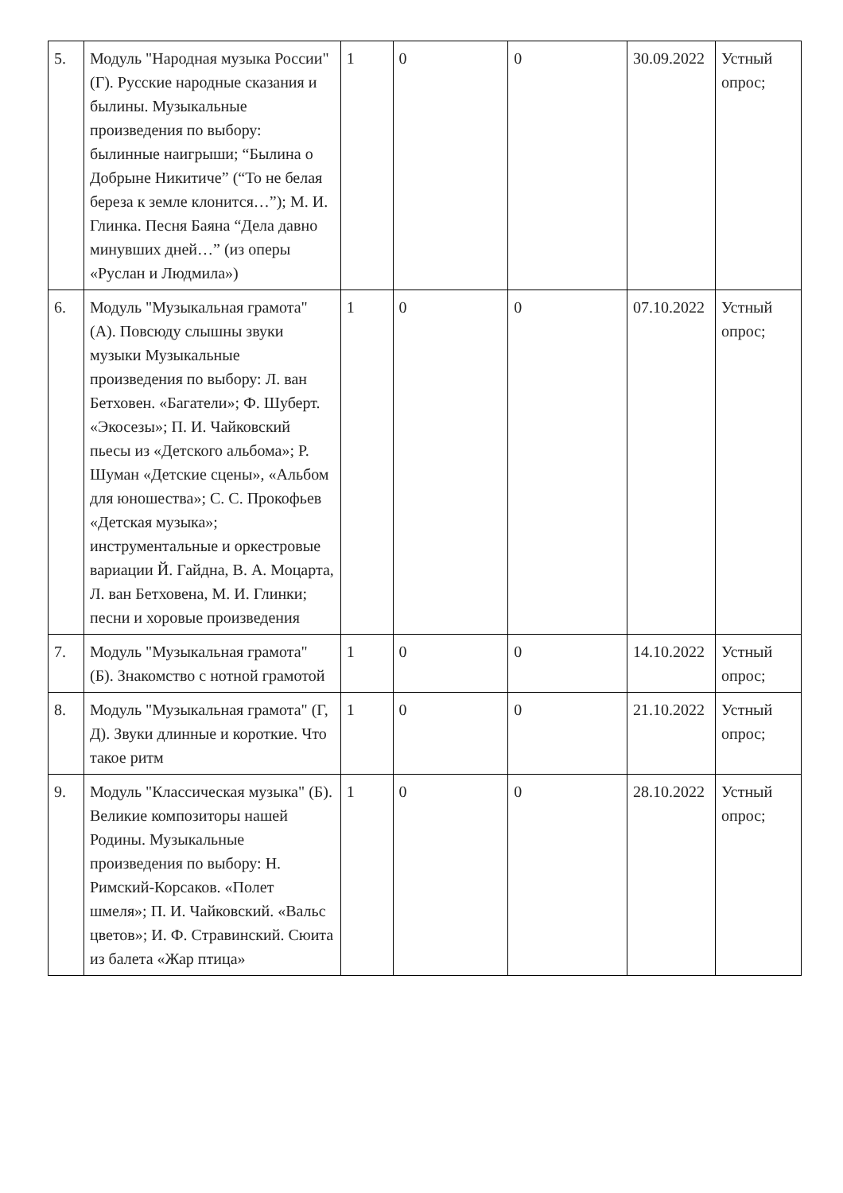| 5. | Модуль "Народная музыка России" (Г). Русские народные сказания и былины. Музыкальные произведения по выбору: былинные наигрыши; “Былина о Добрыне Никитиче” (“То не белая береза к земле клонится…”); М. И. Глинка. Песня Баяна “Дела давно минувших дней…” (из оперы «Руслан и Людмила») | 1 | 0 | 0 | 30.09.2022 | Устный опрос; |
| 6. | Модуль "Музыкальная грамота" (А). Повсюду слышны звуки музыки Музыкальные произведения по выбору: Л. ван Бетховен. «Багатели»; Ф. Шуберт. «Экосезы»; П. И. Чайковский пьесы из «Детского альбома»; Р. Шуман «Детские сцены», «Альбом для юношества»; С. С. Прокофьев «Детская музыка»; инструментальные и оркестровые вариации Й. Гайдна, В. А. Моцарта, Л. ван Бетховена, М. И. Глинки; песни и хоровые произведения | 1 | 0 | 0 | 07.10.2022 | Устный опрос; |
| 7. | Модуль "Музыкальная грамота" (Б). Знакомство с нотной грамотой | 1 | 0 | 0 | 14.10.2022 | Устный опрос; |
| 8. | Модуль "Музыкальная грамота" (Г, Д). Звуки длинные и короткие. Что такое ритм | 1 | 0 | 0 | 21.10.2022 | Устный опрос; |
| 9. | Модуль "Классическая музыка" (Б). Великие композиторы нашей Родины. Музыкальные произведения по выбору: Н. Римский-Корсаков. «Полет шмеля»; П. И. Чайковский. «Вальс цветов»; И. Ф. Стравинский. Сюита из балета «Жар птица» | 1 | 0 | 0 | 28.10.2022 | Устный опрос; |